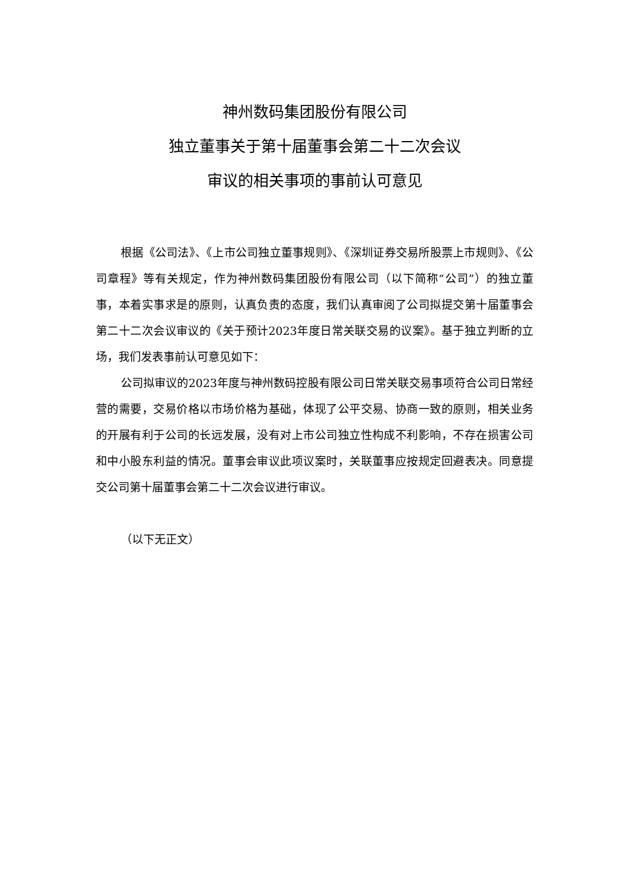神州数码集团股份有限公司
独立董事关于第十届董事会第二十二次会议
审议的相关事项的事前认可意见
根据《公司法》、《上市公司独立董事规则》、《深圳证券交易所股票上市规则》、《公司章程》等有关规定，作为神州数码集团股份有限公司（以下简称“公司”）的独立董事，本着实事求是的原则，认真负责的态度，我们认真审阅了公司拟提交第十届董事会第二十二次会议审议的《关于预计2023年度日常关联交易的议案》。基于独立判断的立场，我们发表事前认可意见如下：
公司拟审议的2023年度与神州数码控股有限公司日常关联交易事项符合公司日常经营的需要，交易价格以市场价格为基础，体现了公平交易、协商一致的原则，相关业务的开展有利于公司的长远发展，没有对上市公司独立性构成不利影响，不存在损害公司和中小股东利益的情况。董事会审议此项议案时，关联董事应按规定回避表决。同意提交公司第十届董事会第二十二次会议进行审议。
（以下无正文）